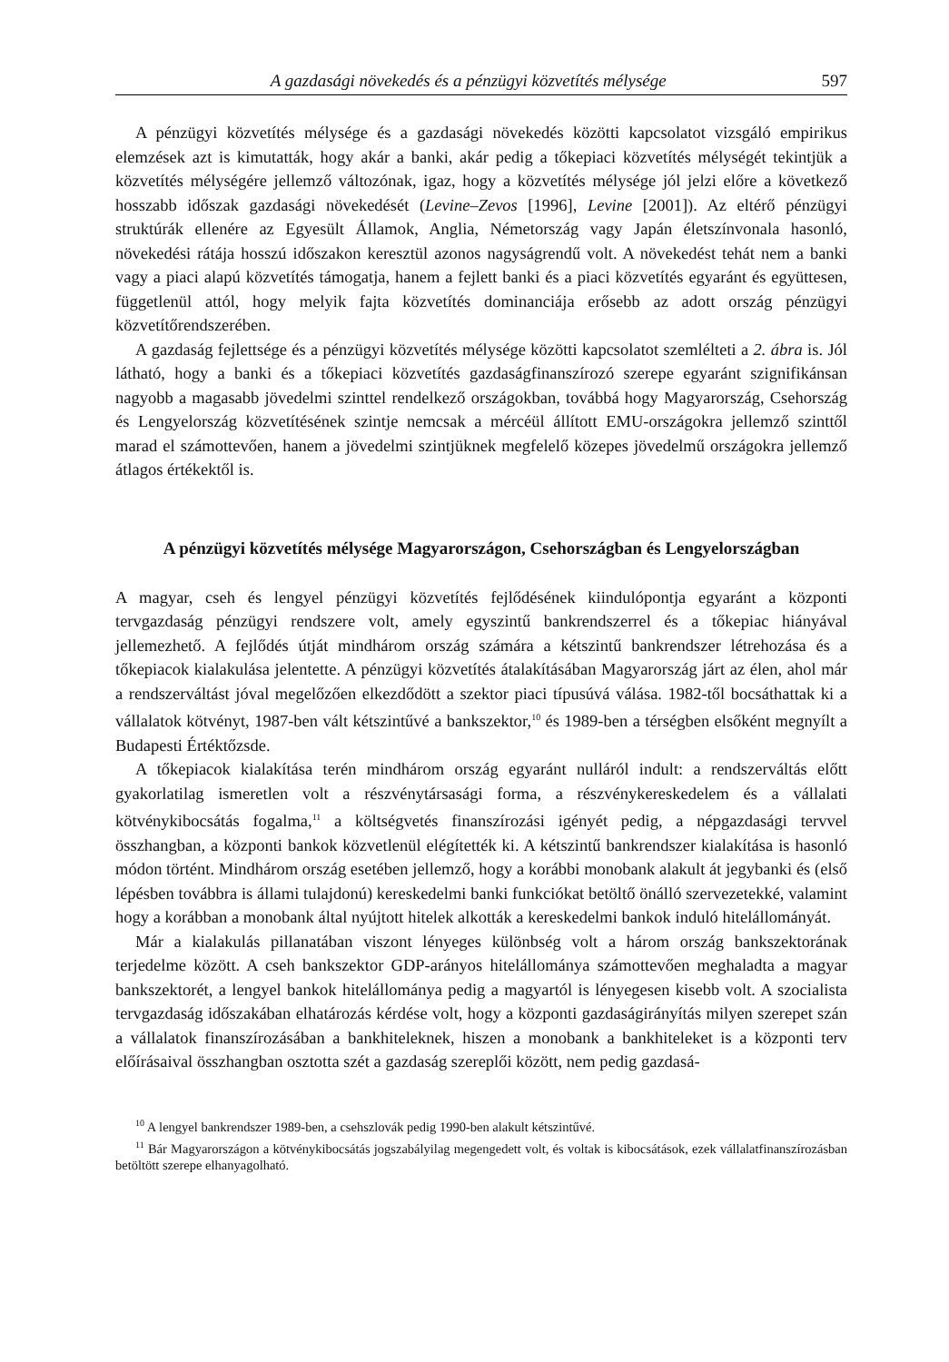A gazdasági növekedés és a pénzügyi közvetítés mélysége 597
A pénzügyi közvetítés mélysége és a gazdasági növekedés közötti kapcsolatot vizsgáló empirikus elemzések azt is kimutatták, hogy akár a banki, akár pedig a tőkepiaci közvetítés mélységét tekintjük a közvetítés mélységére jellemző változónak, igaz, hogy a közvetítés mélysége jól jelzi előre a következő hosszabb időszak gazdasági növekedését (Levine–Zevos [1996], Levine [2001]). Az eltérő pénzügyi struktúrák ellenére az Egyesült Államok, Anglia, Németország vagy Japán életszínvonala hasonló, növekedési rátája hosszú időszakon keresztül azonos nagyságrendű volt. A növekedést tehát nem a banki vagy a piaci alapú közvetítés támogatja, hanem a fejlett banki és a piaci közvetítés egyaránt és együttesen, függetlenül attól, hogy melyik fajta közvetítés dominanciája erősebb az adott ország pénzügyi közvetítőrendszerében.
A gazdaság fejlettsége és a pénzügyi közvetítés mélysége közötti kapcsolatot szemlélteti a 2. ábra is. Jól látható, hogy a banki és a tőkepiaci közvetítés gazdaságfinanszírozó szerepe egyaránt szignifikánsan nagyobb a magasabb jövedelmi szinttel rendelkező országokban, továbbá hogy Magyarország, Csehország és Lengyelország közvetítésének szintje nemcsak a mércéül állított EMU-országokra jellemző szinttől marad el számottevően, hanem a jövedelmi szintjüknek megfelelő közepes jövedelmű országokra jellemző átlagos értékektől is.
A pénzügyi közvetítés mélysége Magyarországon, Csehországban és Lengyelországban
A magyar, cseh és lengyel pénzügyi közvetítés fejlődésének kiindulópontja egyaránt a központi tervgazdaság pénzügyi rendszere volt, amely egyszintű bankrendszerrel és a tőkepiac hiányával jellemezhető. A fejlődés útját mindhárom ország számára a kétszintű bankrendszer létrehozása és a tőkepiacok kialakulása jelentette. A pénzügyi közvetítés átalakításában Magyarország járt az élen, ahol már a rendszerváltást jóval megelőzően elkezdődött a szektor piaci típusúvá válása. 1982-től bocsáthattak ki a vállalatok kötvényt, 1987-ben vált kétszintűvé a bankszektor,<sup>10</sup> és 1989-ben a térségben elsőként megnyílt a Budapesti Értéktőzsde.
A tőkepiacok kialakítása terén mindhárom ország egyaránt nulláról indult: a rendszerváltás előtt gyakorlatilag ismeretlen volt a részvénytársasági forma, a részvénykereskedelem és a vállalati kötvénykibocsátás fogalma,<sup>11</sup> a költségvetés finanszírozási igényét pedig, a népgazdasági tervvel összhangban, a központi bankok közvetlenül elégítették ki. A kétszintű bankrendszer kialakítása is hasonló módon történt. Mindhárom ország esetében jellemző, hogy a korábbi monobank alakult át jegybanki és (első lépésben továbbra is állami tulajdonú) kereskedelmi banki funkciókat betöltő önálló szervezetekké, valamint hogy a korábban a monobank által nyújtott hitelek alkották a kereskedelmi bankok induló hitelállományát.
Már a kialakulás pillanatában viszont lényeges különbség volt a három ország bankszektorának terjedelme között. A cseh bankszektor GDP-arányos hitelállománya számottevően meghaladta a magyar bankszektorét, a lengyel bankok hitelállománya pedig a magyartól is lényegesen kisebb volt. A szocialista tervgazdaság időszakában elhatározás kérdése volt, hogy a központi gazdaságirányítás milyen szerepet szán a vállalatok finanszírozásában a bankhiteleknek, hiszen a monobank a bankhiteleket is a központi terv előírásaival összhangban osztotta szét a gazdaság szereplői között, nem pedig gazdasá-
<sup>10</sup> A lengyel bankrendszer 1989-ben, a csehszlovák pedig 1990-ben alakult kétszintűvé.
<sup>11</sup> Bár Magyarországon a kötvénykibocsátás jogszabályilag megengedett volt, és voltak is kibocsátások, ezek vállalatfinanszírozásban betöltött szerepe elhanyagolható.